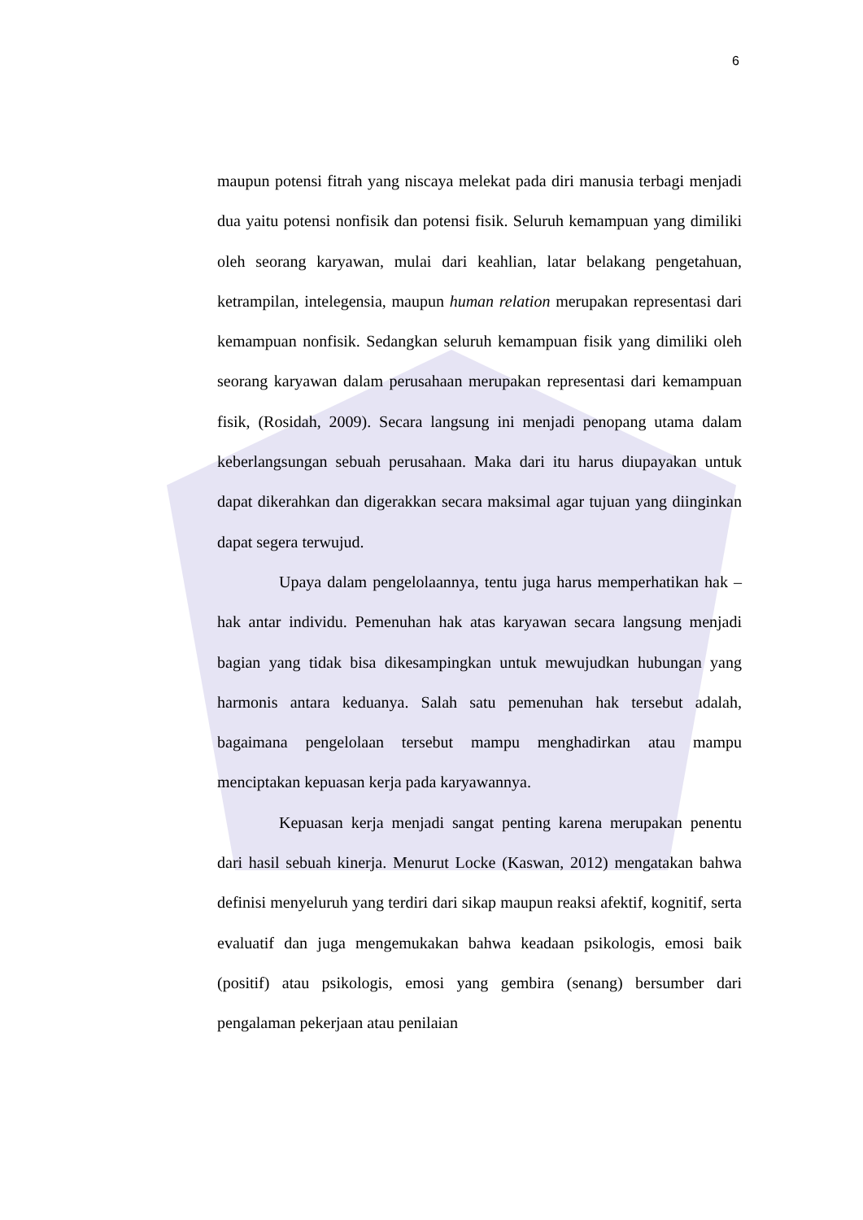6
maupun potensi fitrah yang niscaya melekat pada diri manusia terbagi menjadi dua yaitu potensi nonfisik dan potensi fisik. Seluruh kemampuan yang dimiliki oleh seorang karyawan, mulai dari keahlian, latar belakang pengetahuan, ketrampilan, intelegensia, maupun human relation merupakan representasi dari kemampuan nonfisik. Sedangkan seluruh kemampuan fisik yang dimiliki oleh seorang karyawan dalam perusahaan merupakan representasi dari kemampuan fisik, (Rosidah, 2009). Secara langsung ini menjadi penopang utama dalam keberlangsungan sebuah perusahaan. Maka dari itu harus diupayakan untuk dapat dikerahkan dan digerakkan secara maksimal agar tujuan yang diinginkan dapat segera terwujud.
Upaya dalam pengelolaannya, tentu juga harus memperhatikan hak – hak antar individu. Pemenuhan hak atas karyawan secara langsung menjadi bagian yang tidak bisa dikesampingkan untuk mewujudkan hubungan yang harmonis antara keduanya. Salah satu pemenuhan hak tersebut adalah, bagaimana pengelolaan tersebut mampu menghadirkan atau mampu menciptakan kepuasan kerja pada karyawannya.
Kepuasan kerja menjadi sangat penting karena merupakan penentu dari hasil sebuah kinerja. Menurut Locke (Kaswan, 2012) mengatakan bahwa definisi menyeluruh yang terdiri dari sikap maupun reaksi afektif, kognitif, serta evaluatif dan juga mengemukakan bahwa keadaan psikologis, emosi baik (positif) atau psikologis, emosi yang gembira (senang) bersumber dari pengalaman pekerjaan atau penilaian